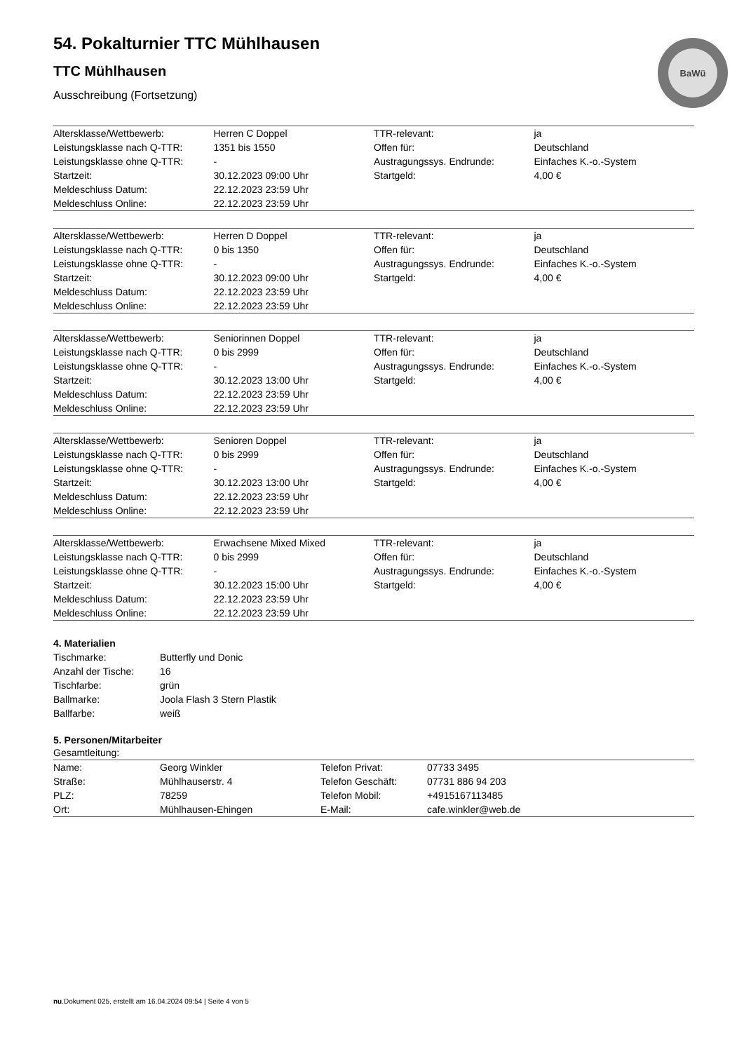BaWü
54. Pokalturnier TTC Mühlhausen
TTC Mühlhausen
Ausschreibung (Fortsetzung)
| Altersklasse/Wettbewerb: | Herren C Doppel | TTR-relevant: | ja |
| Leistungsklasse nach Q-TTR: | 1351 bis 1550 | Offen für: | Deutschland |
| Leistungsklasse ohne Q-TTR: | - | Austragungssys. Endrunde: | Einfaches K.-o.-System |
| Startzeit: | 30.12.2023 09:00 Uhr | Startgeld: | 4,00 € |
| Meldeschluss Datum: | 22.12.2023 23:59 Uhr | | |
| Meldeschluss Online: | 22.12.2023 23:59 Uhr | | |
| Altersklasse/Wettbewerb: | Herren D Doppel | TTR-relevant: | ja |
| Leistungsklasse nach Q-TTR: | 0 bis 1350 | Offen für: | Deutschland |
| Leistungsklasse ohne Q-TTR: | - | Austragungssys. Endrunde: | Einfaches K.-o.-System |
| Startzeit: | 30.12.2023 09:00 Uhr | Startgeld: | 4,00 € |
| Meldeschluss Datum: | 22.12.2023 23:59 Uhr | | |
| Meldeschluss Online: | 22.12.2023 23:59 Uhr | | |
| Altersklasse/Wettbewerb: | Seniorinnen Doppel | TTR-relevant: | ja |
| Leistungsklasse nach Q-TTR: | 0 bis 2999 | Offen für: | Deutschland |
| Leistungsklasse ohne Q-TTR: | - | Austragungssys. Endrunde: | Einfaches K.-o.-System |
| Startzeit: | 30.12.2023 13:00 Uhr | Startgeld: | 4,00 € |
| Meldeschluss Datum: | 22.12.2023 23:59 Uhr | | |
| Meldeschluss Online: | 22.12.2023 23:59 Uhr | | |
| Altersklasse/Wettbewerb: | Senioren Doppel | TTR-relevant: | ja |
| Leistungsklasse nach Q-TTR: | 0 bis 2999 | Offen für: | Deutschland |
| Leistungsklasse ohne Q-TTR: | - | Austragungssys. Endrunde: | Einfaches K.-o.-System |
| Startzeit: | 30.12.2023 13:00 Uhr | Startgeld: | 4,00 € |
| Meldeschluss Datum: | 22.12.2023 23:59 Uhr | | |
| Meldeschluss Online: | 22.12.2023 23:59 Uhr | | |
| Altersklasse/Wettbewerb: | Erwachsene Mixed Mixed | TTR-relevant: | ja |
| Leistungsklasse nach Q-TTR: | 0 bis 2999 | Offen für: | Deutschland |
| Leistungsklasse ohne Q-TTR: | - | Austragungssys. Endrunde: | Einfaches K.-o.-System |
| Startzeit: | 30.12.2023 15:00 Uhr | Startgeld: | 4,00 € |
| Meldeschluss Datum: | 22.12.2023 23:59 Uhr | | |
| Meldeschluss Online: | 22.12.2023 23:59 Uhr | | |
4. Materialien
| Tischmarke: | Butterfly und Donic |
| Anzahl der Tische: | 16 |
| Tischfarbe: | grün |
| Ballmarke: | Joola Flash 3 Stern Plastik |
| Ballfarbe: | weiß |
5. Personen/Mitarbeiter
Gesamtleitung:
| Name: | Georg Winkler | Telefon Privat: | 07733 3495 |
| Straße: | Mühlhauserstr. 4 | Telefon Geschäft: | 07731 886 94 203 |
| PLZ: | 78259 | Telefon Mobil: | +4915167113485 |
| Ort: | Mühlhausen-Ehingen | E-Mail: | cafe.winkler@web.de |
nu.Dokument 025, erstellt am 16.04.2024 09:54 | Seite 4 von 5